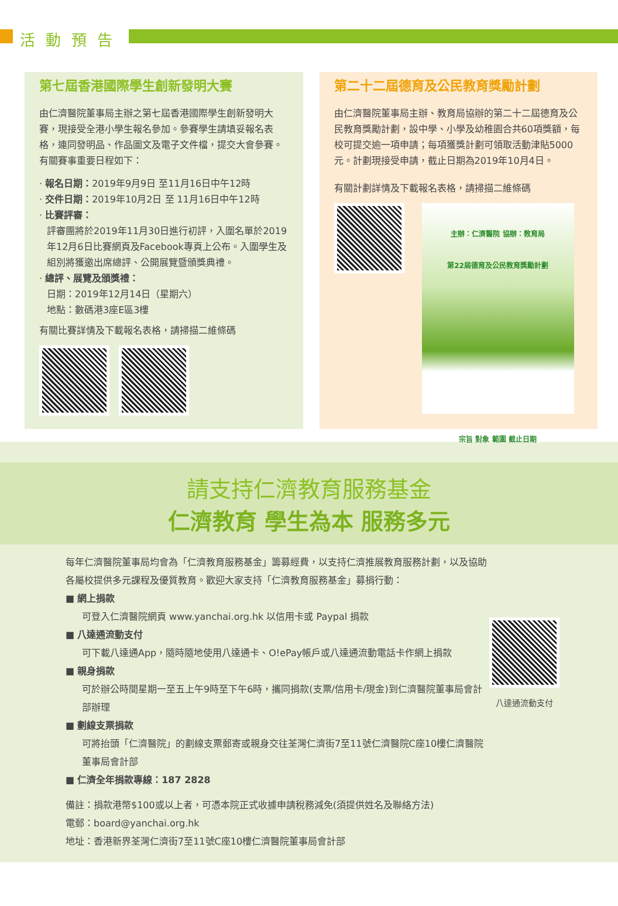活動預告
第七屆香港國際學生創新發明大賽
由仁濟醫院董事局主辦之第七屆香港國際學生創新發明大賽，現接受全港小學生報名參加。參賽學生請填妥報名表格，連同發明品、作品圖文及電子文件檔，提交大會參賽。有關賽事重要日程如下：
· 報名日期：2019年9月9日 至11月16日中午12時
· 交件日期：2019年10月2日 至 11月16日中午12時
· 比賽評審：
評審團將於2019年11月30日進行初評，入圍名單於2019年12月6日比賽網頁及Facebook專頁上公布。入圍學生及組別將獲邀出席總評、公開展覽暨頒獎典禮。
· 總評、展覽及頒獎禮：
日期：2019年12月14日（星期六）
地點：數碼港3座E區3樓
有關比賽詳情及下載報名表格，請掃描二維條碼
第二十二屆德育及公民教育獎勵計劃
由仁濟醫院董事局主辦、教育局協辦的第二十二屆德育及公民教育獎勵計劃，設中學、小學及幼稚園合共60項獎額，每校可提交逾一項申請；每項獲獎計劃可領取活動津貼5000元。計劃現接受申請，截止日期為2019年10月4日。
有關計劃詳情及下載報名表格，請掃描二維條碼
主辦：仁濟醫院 協辦：教育局
第22屆德育及公民教育獎勵計劃
宗旨 對象 範圍 截止日期
請支持仁濟教育服務基金
仁濟教育 學生為本 服務多元
每年仁濟醫院董事局均會為「仁濟教育服務基金」籌募經費，以支持仁濟推展教育服務計劃，以及協助各屬校提供多元課程及優質教育。歡迎大家支持「仁濟教育服務基金」募捐行動：
■ 網上捐款
可登入仁濟醫院網頁 www.yanchai.org.hk 以信用卡或 Paypal 捐款
■ 八達通流動支付
可下載八達通App，隨時隨地使用八達通卡、O!ePay帳戶或八達通流動電話卡作網上捐款
■ 親身捐款
可於辦公時間星期一至五上午9時至下午6時，攜同捐款(支票/信用卡/現金)到仁濟醫院董事局會計部辦理
■ 劃線支票捐款
可將抬頭「仁濟醫院」的劃線支票郵寄或親身交往荃灣仁濟街7至11號仁濟醫院C座10樓仁濟醫院董事局會計部
■ 仁濟全年捐款專線：187 2828
備註：捐款港幣$100或以上者，可憑本院正式收據申請稅務減免(須提供姓名及聯絡方法)
電郵：board@yanchai.org.hk
地址：香港新界荃灣仁濟街7至11號C座10樓仁濟醫院董事局會計部
八達通流動支付